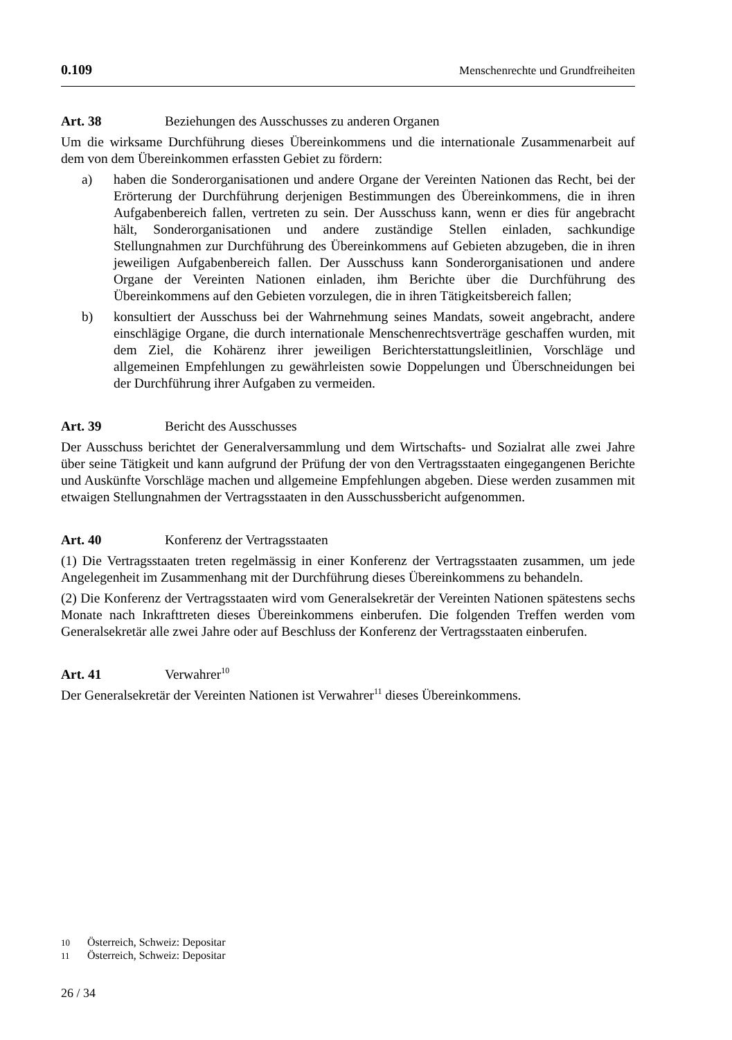0.109 Menschenrechte und Grundfreiheiten
Art. 38 Beziehungen des Ausschusses zu anderen Organen
Um die wirksame Durchführung dieses Übereinkommens und die internationale Zusammenarbeit auf dem von dem Übereinkommen erfassten Gebiet zu fördern:
a) haben die Sonderorganisationen und andere Organe der Vereinten Nationen das Recht, bei der Erörterung der Durchführung derjenigen Bestimmungen des Übereinkommens, die in ihren Aufgabenbereich fallen, vertreten zu sein. Der Ausschuss kann, wenn er dies für angebracht hält, Sonderorganisationen und andere zuständige Stellen einladen, sachkundige Stellungnahmen zur Durchführung des Übereinkommens auf Gebieten abzugeben, die in ihren jeweiligen Aufgabenbereich fallen. Der Ausschuss kann Sonderorganisationen und andere Organe der Vereinten Nationen einladen, ihm Berichte über die Durchführung des Übereinkommens auf den Gebieten vorzulegen, die in ihren Tätigkeitsbereich fallen;
b) konsultiert der Ausschuss bei der Wahrnehmung seines Mandats, soweit angebracht, andere einschlägige Organe, die durch internationale Menschenrechtsverträge geschaffen wurden, mit dem Ziel, die Kohärenz ihrer jeweiligen Berichterstattungsleitlinien, Vorschläge und allgemeinen Empfehlungen zu gewährleisten sowie Doppelungen und Überschneidungen bei der Durchführung ihrer Aufgaben zu vermeiden.
Art. 39 Bericht des Ausschusses
Der Ausschuss berichtet der Generalversammlung und dem Wirtschafts- und Sozialrat alle zwei Jahre über seine Tätigkeit und kann aufgrund der Prüfung der von den Vertragsstaaten eingegangenen Berichte und Auskünfte Vorschläge machen und allgemeine Empfehlungen abgeben. Diese werden zusammen mit etwaigen Stellungnahmen der Vertragsstaaten in den Ausschussbericht aufgenommen.
Art. 40 Konferenz der Vertragsstaaten
(1) Die Vertragsstaaten treten regelmässig in einer Konferenz der Vertragsstaaten zusammen, um jede Angelegenheit im Zusammenhang mit der Durchführung dieses Übereinkommens zu behandeln.
(2) Die Konferenz der Vertragsstaaten wird vom Generalsekretär der Vereinten Nationen spätestens sechs Monate nach Inkrafttreten dieses Übereinkommens einberufen. Die folgenden Treffen werden vom Generalsekretär alle zwei Jahre oder auf Beschluss der Konferenz der Vertragsstaaten einberufen.
Art. 41 Verwahrer<sup>10</sup>
Der Generalsekretär der Vereinten Nationen ist Verwahrer<sup>11</sup> dieses Übereinkommens.
10 Österreich, Schweiz: Depositar
11 Österreich, Schweiz: Depositar
26 / 34